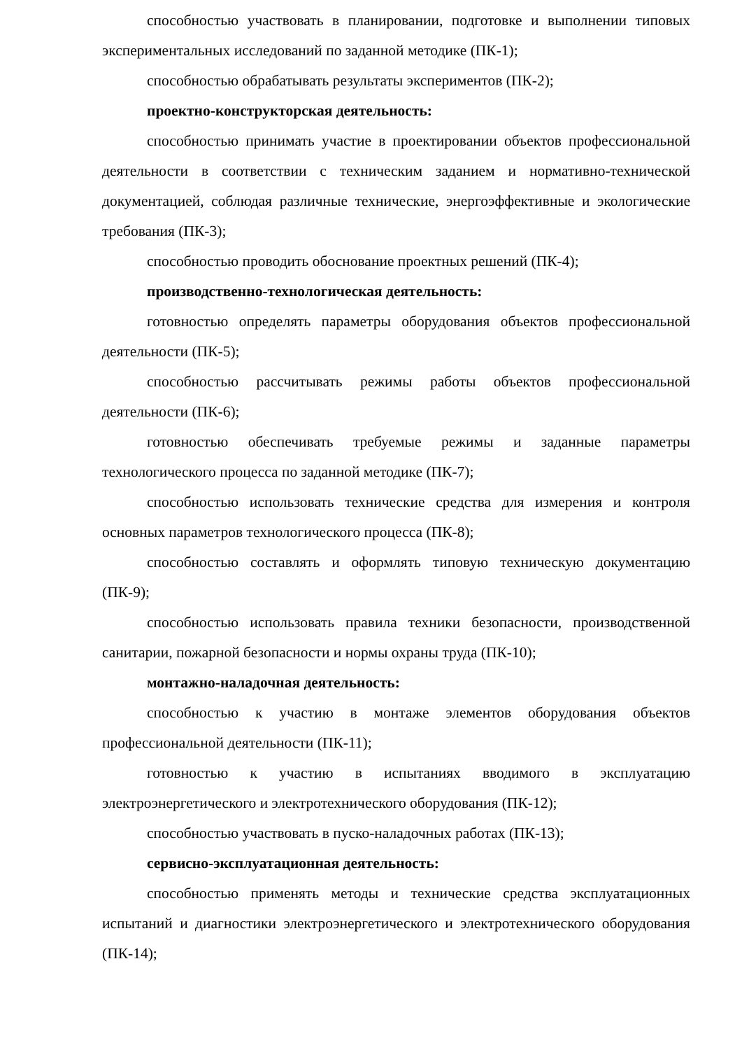способностью участвовать в планировании, подготовке и выполнении типовых экспериментальных исследований по заданной методике (ПК-1);
способностью обрабатывать результаты экспериментов (ПК-2);
проектно-конструкторская деятельность:
способностью принимать участие в проектировании объектов профессиональной деятельности в соответствии с техническим заданием и нормативно-технической документацией, соблюдая различные технические, энергоэффективные и экологические требования (ПК-3);
способностью проводить обоснование проектных решений (ПК-4);
производственно-технологическая деятельность:
готовностью определять параметры оборудования объектов профессиональной деятельности (ПК-5);
способностью рассчитывать режимы работы объектов профессиональной деятельности (ПК-6);
готовностью обеспечивать требуемые режимы и заданные параметры технологического процесса по заданной методике (ПК-7);
способностью использовать технические средства для измерения и контроля основных параметров технологического процесса (ПК-8);
способностью составлять и оформлять типовую техническую документацию (ПК-9);
способностью использовать правила техники безопасности, производственной санитарии, пожарной безопасности и нормы охраны труда (ПК-10);
монтажно-наладочная деятельность:
способностью к участию в монтаже элементов оборудования объектов профессиональной деятельности (ПК-11);
готовностью к участию в испытаниях вводимого в эксплуатацию электроэнергетического и электротехнического оборудования (ПК-12);
способностью участвовать в пуско-наладочных работах (ПК-13);
сервисно-эксплуатационная деятельность:
способностью применять методы и технические средства эксплуатационных испытаний и диагностики электроэнергетического и электротехнического оборудования (ПК-14);